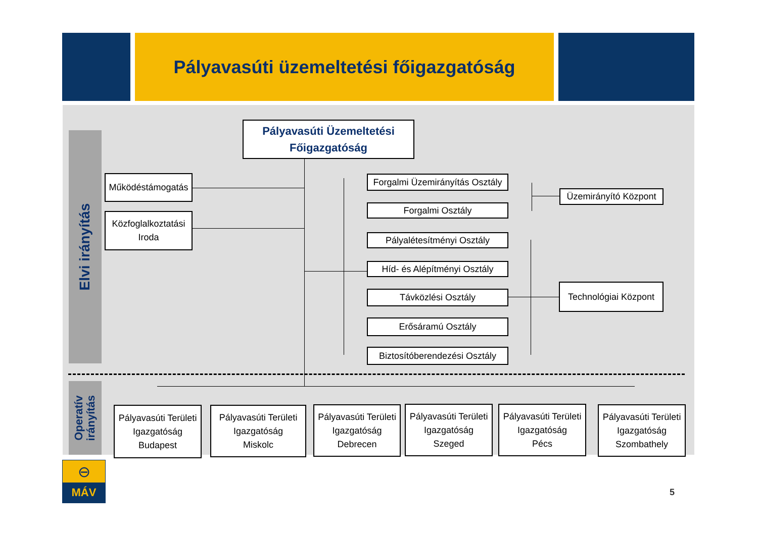Pályavasúti üzemeltetési főigazgatóság
Elvi irányítás
Operatív
irányítás
Pályavasúti Üzemeltetési
Főigazgatóság
Működéstámogatás
Közfoglalkoztatási
Iroda
Forgalmi Üzemirányítás Osztály
Forgalmi Osztály
Pályalétesítményi Osztály
Híd- és Alépítményi Osztály
Távközlési Osztály
Erősáramú Osztály
Biztosítóberendezési Osztály
Üzemirányító Központ
Technológiai Központ
Pályavasúti Területi
Igazgatóság
Budapest
Pályavasúti Területi
Igazgatóság
Miskolc
Pályavasúti Területi
Igazgatóság
Debrecen
Pályavasúti Területi
Igazgatóság
Szeged
Pályavasúti Területi
Igazgatóság
Pécs
Pályavasúti Területi
Igazgatóság
Szombathely
⊖
MÁV
5